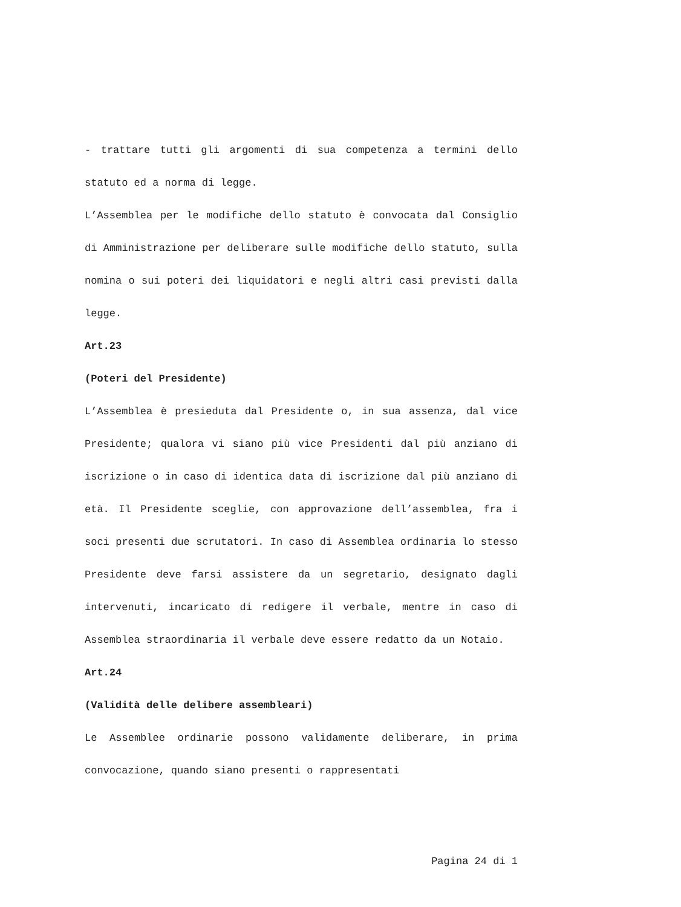- trattare tutti gli argomenti di sua competenza a termini dello statuto ed a norma di legge.
L’Assemblea per le modifiche dello statuto è convocata dal Consiglio di Amministrazione per deliberare sulle modifiche dello statuto, sulla nomina o sui poteri dei liquidatori e negli altri casi previsti dalla legge.
Art.23
(Poteri del Presidente)
L’Assemblea è presieduta dal Presidente o, in sua assenza, dal vice Presidente; qualora vi siano più vice Presidenti dal più anziano di iscrizione o in caso di identica data di iscrizione dal più anziano di età. Il Presidente sceglie, con approvazione dell’assemblea, fra i soci presenti due scrutatori. In caso di Assemblea ordinaria lo stesso Presidente deve farsi assistere da un segretario, designato dagli intervenuti, incaricato di redigere il verbale, mentre in caso di Assemblea straordinaria il verbale deve essere redatto da un Notaio.
Art.24
(Validità delle delibere assembleari)
Le Assemblee ordinarie possono validamente deliberare, in prima convocazione, quando siano presenti o rappresentati
Pagina 24 di 1